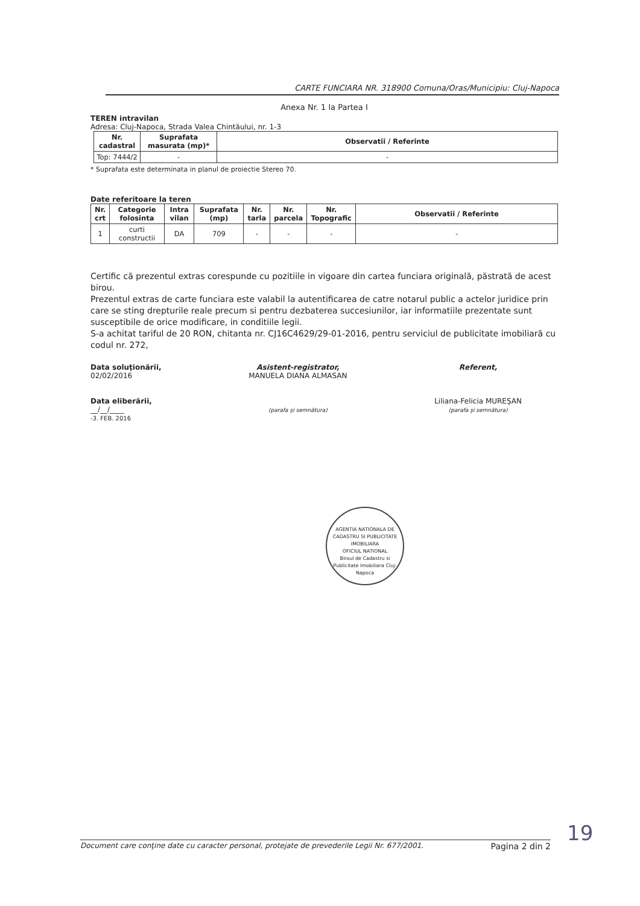CARTE FUNCIARA NR. 318900 Comuna/Oras/Municipiu: Cluj-Napoca
Anexa Nr. 1 la Partea I
TEREN intravilan
Adresa: Cluj-Napoca, Strada Valea Chintăului, nr. 1-3
| Nr. cadastral | Suprafata masurata (mp)* | Observatii / Referinte |
| --- | --- | --- |
| Top: 7444/2 | - | - |
* Suprafata este determinata in planul de proiectie Stereo 70.
Date referitoare la teren
| Nr. crt | Categorie folosinta | Intra vilan | Suprafata (mp) | Nr. tarla | Nr. parcela | Nr. Topografic | Observatii / Referinte |
| --- | --- | --- | --- | --- | --- | --- | --- |
| 1 | curti constructii | DA | 709 | - | - | - | - |
Certific că prezentul extras corespunde cu pozitiile in vigoare din cartea funciara originală, păstrată de acest birou.
Prezentul extras de carte funciara este valabil la autentificarea de catre notarul public a actelor juridice prin care se sting drepturile reale precum si pentru dezbaterea succesiunilor, iar informatiile prezentate sunt susceptibile de orice modificare, in conditiile legii.
S-a achitat tariful de 20 RON, chitanta nr. CJ16C4629/29-01-2016, pentru serviciul de publicitate imobiliară cu codul nr. 272,
Data soluţionării,
02/02/2016
Data eliberării,
__/__/____
-3. FEB. 2016
Asistent-registrator,
MANUELA DIANA ALMASAN
(parafa şi semnătura)
Referent,
Liliana-Felicia MUREŞAN
(parafa şi semnătura)
AGENTIA NATIONALA DE CADASTRU SI PUBLICITATE IMOBILIARA
OFICIUL NATIONAL
Biroul de Cadastru si Publicitate Imobiliara Cluj-Napoca
19
Document care conţine date cu caracter personal, protejate de prevederile Legii Nr. 677/2001. Pagina 2 din 2